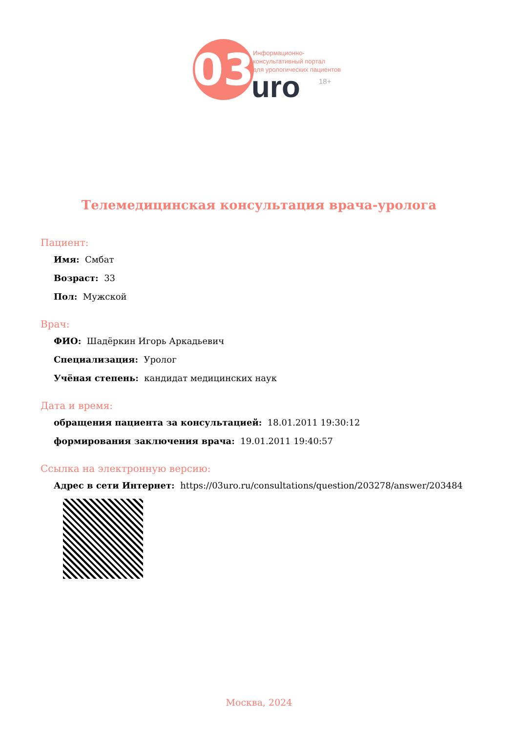03
Информационно-
консультативный портал
для урологических пациентов
uro 18+
Телемедицинская консультация врача-уролога
Пациент:
Имя: Смбат
Возраст: 33
Пол: Мужской
Врач:
ФИО: Шадёркин Игорь Аркадьевич
Специализация: Уролог
Учёная степень: кандидат медицинских наук
Дата и время:
обращения пациента за консультацией: 18.01.2011 19:30:12
формирования заключения врача: 19.01.2011 19:40:57
Ссылка на электронную версию:
Адрес в сети Интернет: https://03uro.ru/consultations/question/203278/answer/203484
Москва, 2024